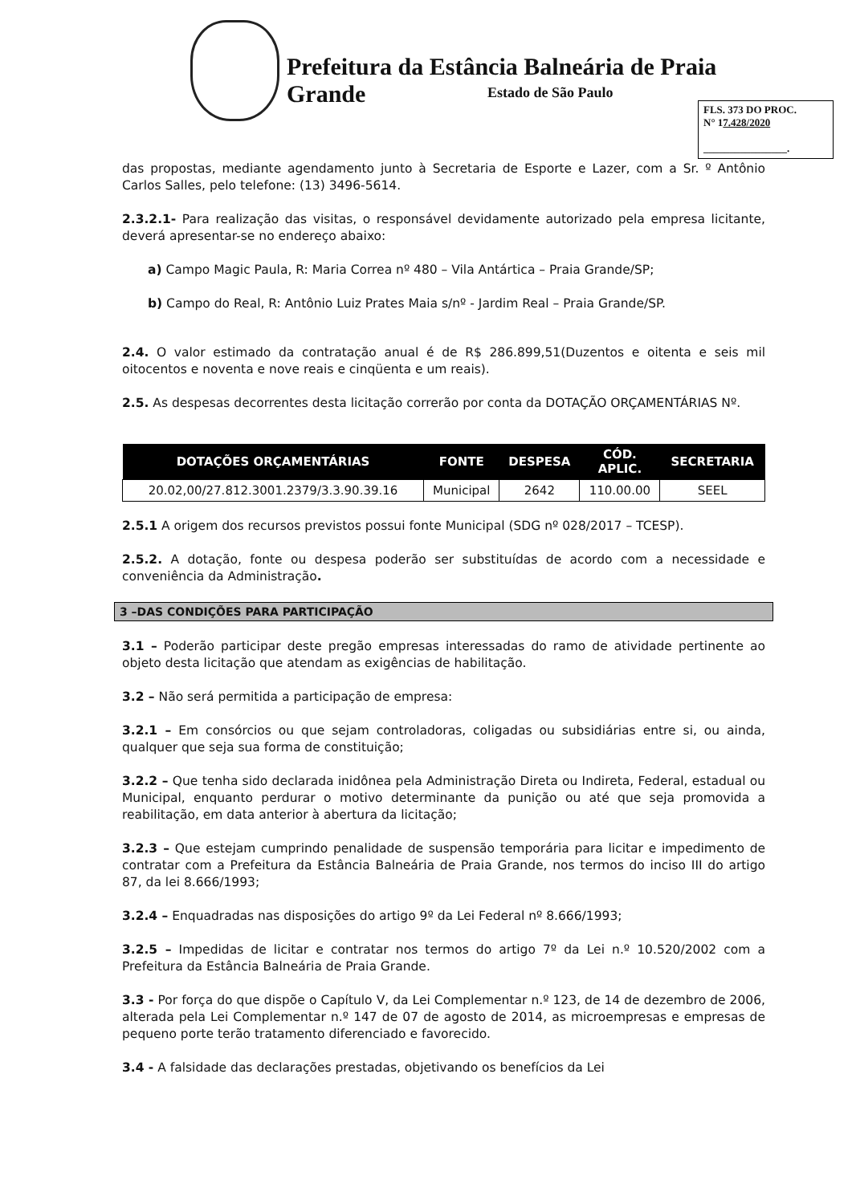Prefeitura da Estância Balneária de Praia Grande
Estado de São Paulo
FLS. 373 DO PROC.
N° 17.428/2020
________________.
das propostas, mediante agendamento junto à Secretaria de Esporte e Lazer, com a Sr. º Antônio Carlos Salles, pelo telefone: (13) 3496-5614.
2.3.2.1- Para realização das visitas, o responsável devidamente autorizado pela empresa licitante, deverá apresentar-se no endereço abaixo:
a) Campo Magic Paula, R: Maria Correa nº 480 – Vila Antártica – Praia Grande/SP;
b) Campo do Real, R: Antônio Luiz Prates Maia s/nº - Jardim Real – Praia Grande/SP.
2.4. O valor estimado da contratação anual é de R$ 286.899,51(Duzentos e oitenta e seis mil oitocentos e noventa e nove reais e cinqüenta e um reais).
2.5. As despesas decorrentes desta licitação correrão por conta da DOTAÇÃO ORÇAMENTÁRIAS Nº.
| DOTAÇÕES ORÇAMENTÁRIAS | FONTE | DESPESA | CÓD. APLIC. | SECRETARIA |
| --- | --- | --- | --- | --- |
| 20.02,00/27.812.3001.2379/3.3.90.39.16 | Municipal | 2642 | 110.00.00 | SEEL |
2.5.1 A origem dos recursos previstos possui fonte Municipal (SDG nº 028/2017 – TCESP).
2.5.2. A dotação, fonte ou despesa poderão ser substituídas de acordo com a necessidade e conveniência da Administração.
3 –DAS CONDIÇÕES PARA PARTICIPAÇÃO
3.1 – Poderão participar deste pregão empresas interessadas do ramo de atividade pertinente ao objeto desta licitação que atendam as exigências de habilitação.
3.2 – Não será permitida a participação de empresa:
3.2.1 – Em consórcios ou que sejam controladoras, coligadas ou subsidiárias entre si, ou ainda, qualquer que seja sua forma de constituição;
3.2.2 – Que tenha sido declarada inidônea pela Administração Direta ou Indireta, Federal, estadual ou Municipal, enquanto perdurar o motivo determinante da punição ou até que seja promovida a reabilitação, em data anterior à abertura da licitação;
3.2.3 – Que estejam cumprindo penalidade de suspensão temporária para licitar e impedimento de contratar com a Prefeitura da Estância Balneária de Praia Grande, nos termos do inciso III do artigo 87, da lei 8.666/1993;
3.2.4 – Enquadradas nas disposições do artigo 9º da Lei Federal nº 8.666/1993;
3.2.5 – Impedidas de licitar e contratar nos termos do artigo 7º da Lei n.º 10.520/2002 com a Prefeitura da Estância Balneária de Praia Grande.
3.3 - Por força do que dispõe o Capítulo V, da Lei Complementar n.º 123, de 14 de dezembro de 2006, alterada pela Lei Complementar n.º 147 de 07 de agosto de 2014, as microempresas e empresas de pequeno porte terão tratamento diferenciado e favorecido.
3.4 - A falsidade das declarações prestadas, objetivando os benefícios da Lei